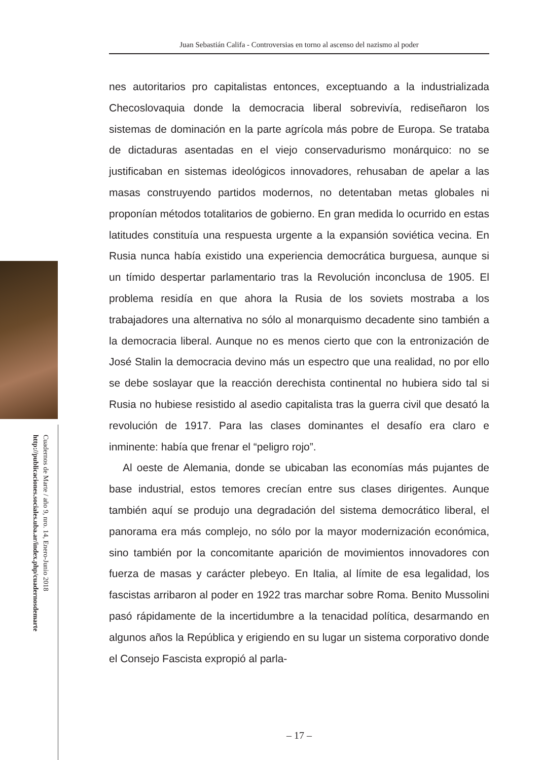Juan Sebastián Califa - Controversias en torno al ascenso del nazismo al poder
nes autoritarios pro capitalistas entonces, exceptuando a la industrializada Checoslovaquia donde la democracia liberal sobrevivía, rediseñaron los sistemas de dominación en la parte agrícola más pobre de Europa. Se trataba de dictaduras asentadas en el viejo conservadurismo monárquico: no se justificaban en sistemas ideológicos innovadores, rehusaban de apelar a las masas construyendo partidos modernos, no detentaban metas globales ni proponían métodos totalitarios de gobierno. En gran medida lo ocurrido en estas latitudes constituía una respuesta urgente a la expansión soviética vecina. En Rusia nunca había existido una experiencia democrática burguesa, aunque si un tímido despertar parlamentario tras la Revolución inconclusa de 1905. El problema residía en que ahora la Rusia de los soviets mostraba a los trabajadores una alternativa no sólo al monarquismo decadente sino también a la democracia liberal. Aunque no es menos cierto que con la entronización de José Stalin la democracia devino más un espectro que una realidad, no por ello se debe soslayar que la reacción derechista continental no hubiera sido tal si Rusia no hubiese resistido al asedio capitalista tras la guerra civil que desató la revolución de 1917. Para las clases dominantes el desafío era claro e inminente: había que frenar el “peligro rojo”.
Al oeste de Alemania, donde se ubicaban las economías más pujantes de base industrial, estos temores crecían entre sus clases dirigentes. Aunque también aquí se produjo una degradación del sistema democrático liberal, el panorama era más complejo, no sólo por la mayor modernización económica, sino también por la concomitante aparición de movimientos innovadores con fuerza de masas y carácter plebeyo. En Italia, al límite de esa legalidad, los fascistas arribaron al poder en 1922 tras marchar sobre Roma. Benito Mussolini pasó rápidamente de la incertidumbre a la tenacidad política, desarmando en algunos años la República y erigiendo en su lugar un sistema corporativo donde el Consejo Fascista expropió al parla-
Cuadernos de Marte / año 9, nro. 14, Enero-Junio 2018
http://publicaciones.sociales.uba.ar/index.php/cuadernosdemarte
– 17 –